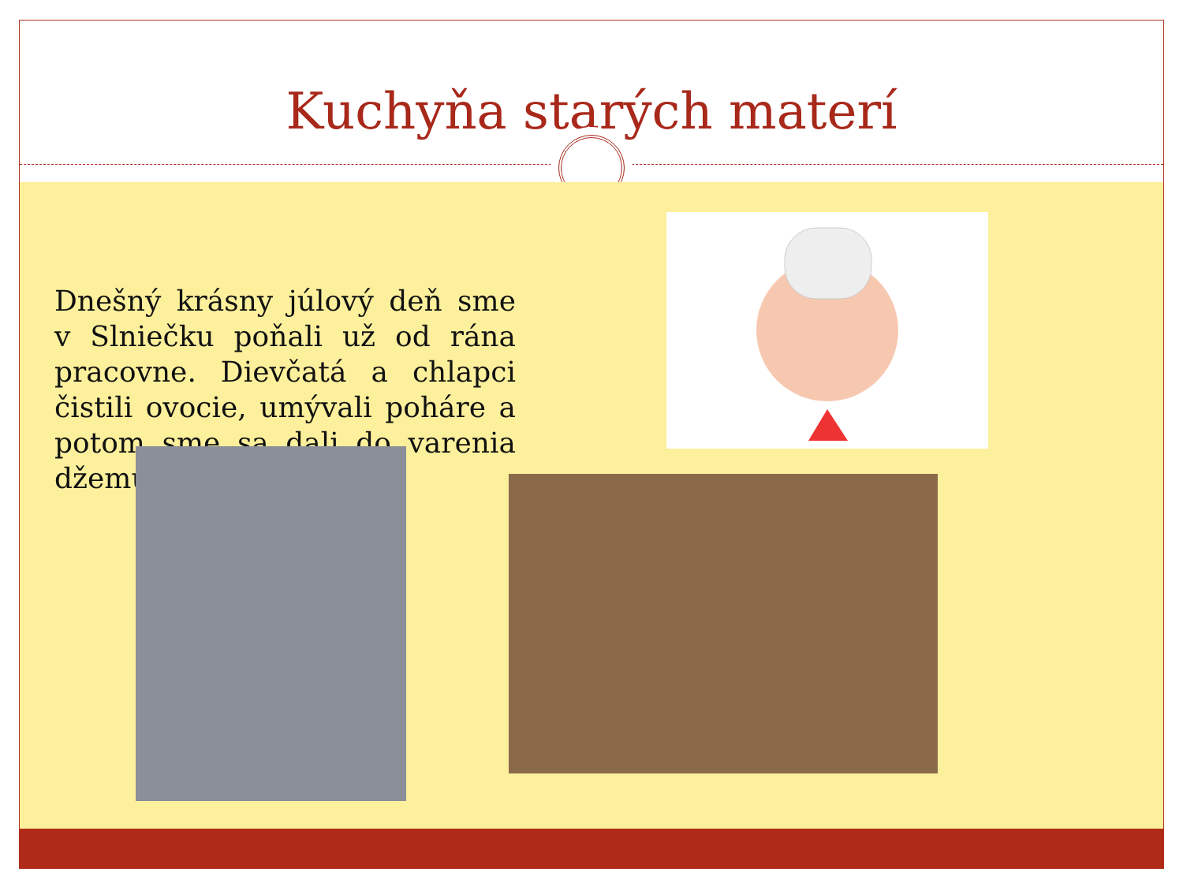Kuchyňa starých materí
Dnešný krásny júlový deň sme v Slniečku poňali už od rána pracovne. Dievčatá a chlapci čistili ovocie, umývali poháre a potom sme sa dali do varenia džemu.